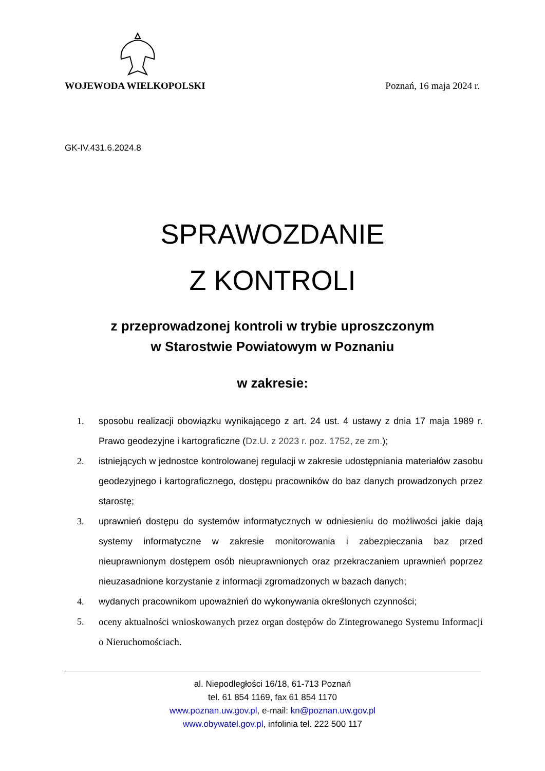WOJEWODA WIELKOPOLSKI Poznań, 16 maja 2024 r.
GK-IV.431.6.2024.8
SPRAWOZDANIE
Z KONTROLI
z przeprowadzonej kontroli w trybie uproszczonym
w Starostwie Powiatowym w Poznaniu
w zakresie:
1. sposobu realizacji obowiązku wynikającego z art. 24 ust. 4 ustawy z dnia 17 maja 1989 r. Prawo geodezyjne i kartograficzne (Dz.U. z 2023 r. poz. 1752, ze zm.);
2. istniejących w jednostce kontrolowanej regulacji w zakresie udostępniania materiałów zasobu geodezyjnego i kartograficznego, dostępu pracowników do baz danych prowadzonych przez starostę;
3. uprawnień dostępu do systemów informatycznych w odniesieniu do możliwości jakie dają systemy informatyczne w zakresie monitorowania i zabezpieczania baz przed nieuprawnionym dostępem osób nieuprawnionych oraz przekraczaniem uprawnień poprzez nieuzasadnione korzystanie z informacji zgromadzonych w bazach danych;
4. wydanych pracownikom upoważnień do wykonywania określonych czynności;
5. oceny aktualności wnioskowanych przez organ dostępów do Zintegrowanego Systemu Informacji o Nieruchomościach.
al. Niepodległości 16/18, 61-713 Poznań
tel. 61 854 1169, fax 61 854 1170
www.poznan.uw.gov.pl, e-mail: kn@poznan.uw.gov.pl
www.obywatel.gov.pl, infolinia tel. 222 500 117